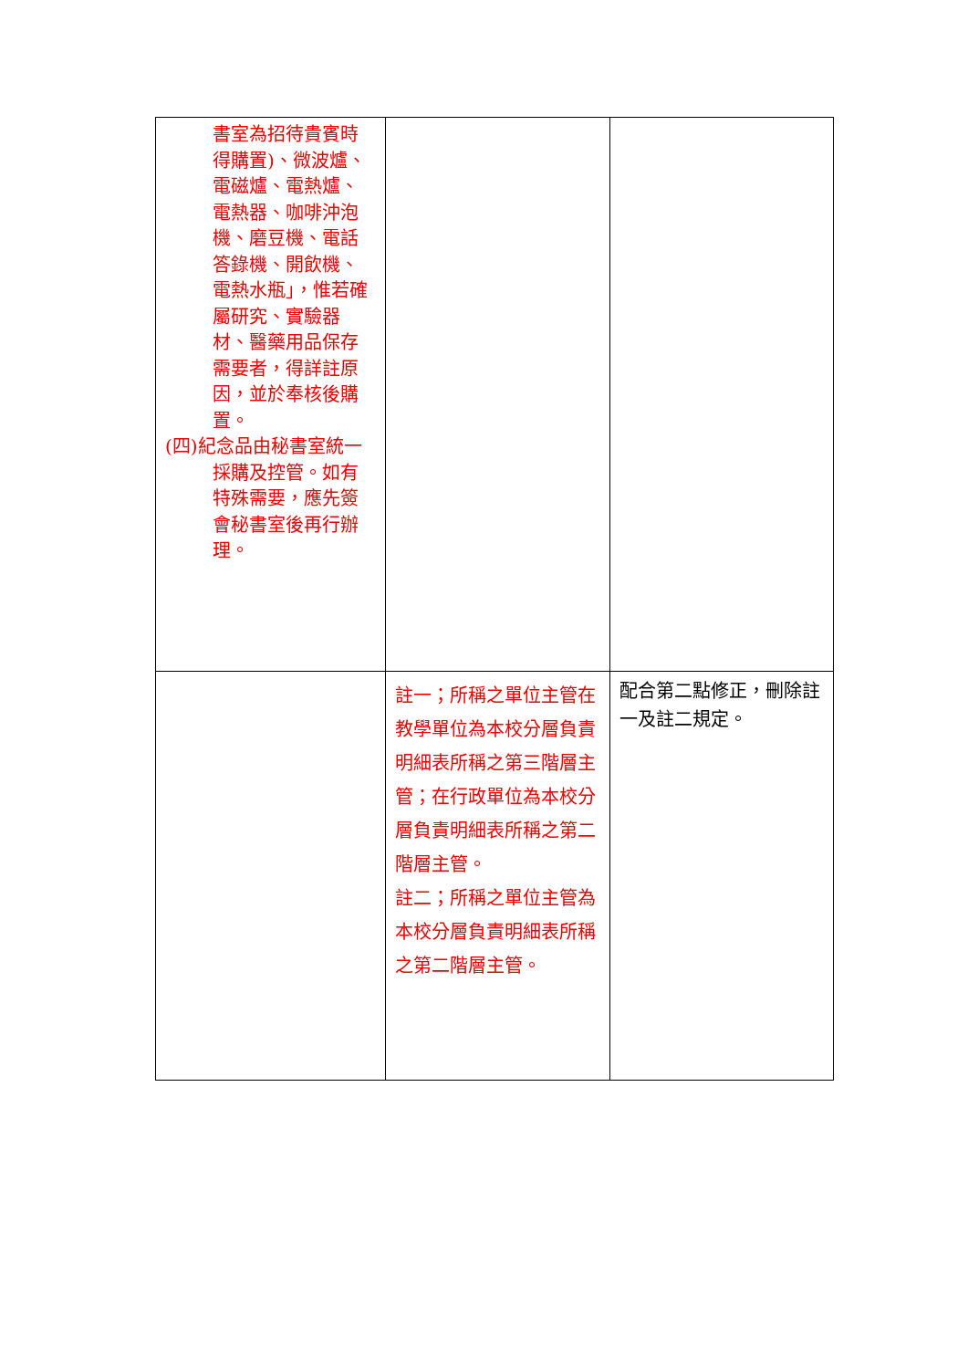| 書室為招待貴賓時得購置)、微波爐、電磁爐、電熱爐、電熱器、咖啡沖泡機、磨豆機、電話答錄機、開飲機、電熱水瓶」，惟若確屬研究、實驗器材、醫藥用品保存需要者，得詳註原因，並於奉核後購置。 (四)紀念品由秘書室統一採購及控管。如有特殊需要，應先簽會秘書室後再行辦理。 | | |
| | 註一；所稱之單位主管在教學單位為本校分層負責明細表所稱之第三階層主管；在行政單位為本校分層負責明細表所稱之第二階層主管。 註二；所稱之單位主管為本校分層負責明細表所稱之第二階層主管。 | 配合第二點修正，刪除註一及註二規定。 |